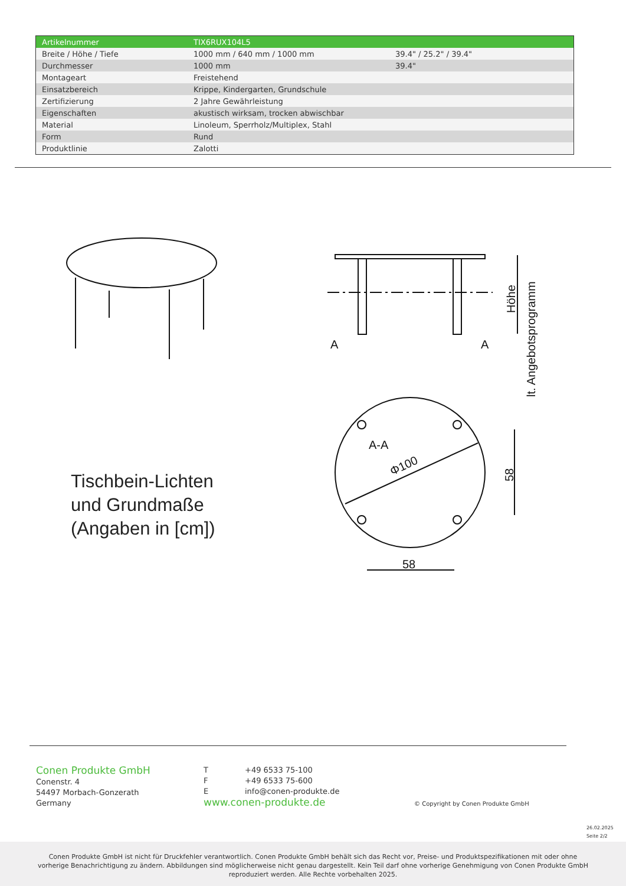| Artikelnummer | TIX6RUX104L5 | |
| Breite / Höhe / Tiefe | 1000 mm / 640 mm / 1000 mm | 39.4" / 25.2" / 39.4" |
| Durchmesser | 1000 mm | 39.4" |
| Montageart | Freistehend | |
| Einsatzbereich | Krippe, Kindergarten, Grundschule | |
| Zertifizierung | 2 Jahre Gewährleistung | |
| Eigenschaften | akustisch wirksam, trocken abwischbar | |
| Material | Linoleum, Sperrholz/Multiplex, Stahl | |
| Form | Rund | |
| Produktlinie | Zalotti | |
A
A
A-A
Φ100
58
58
Höhe
lt. Angebotsprogramm
Tischbein-Lichten
und Grundmaße
(Angaben in [cm])
Conen Produkte GmbH
Conenstr. 4
54497 Morbach-Gonzerath
Germany
T +49 6533 75-100
F +49 6533 75-600
Einfo@conen-produkte.de
www.conen-produkte.de
© Copyright by Conen Produkte GmbH
26.02.2025
Seite 2/2
Conen Produkte GmbH ist nicht für Druckfehler verantwortlich. Conen Produkte GmbH behält sich das Recht vor, Preise- und Produktspezifikationen mit oder ohne
vorherige Benachrichtigung zu ändern. Abbildungen sind möglicherweise nicht genau dargestellt. Kein Teil darf ohne vorherige Genehmigung von Conen Produkte GmbH
reproduziert werden. Alle Rechte vorbehalten 2025.